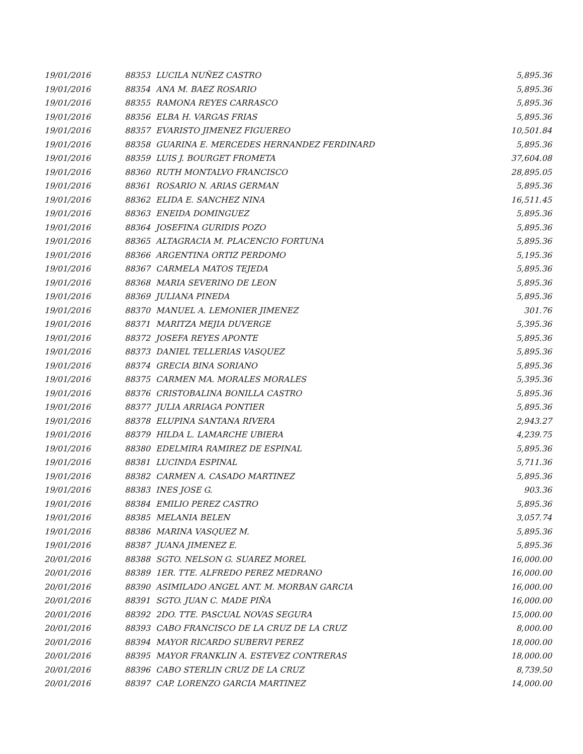| 19/01/2016 | 88353 | LUCILA NUÑEZ CASTRO | 5,895.36 |
| 19/01/2016 | 88354 | ANA M. BAEZ ROSARIO | 5,895.36 |
| 19/01/2016 | 88355 | RAMONA REYES CARRASCO | 5,895.36 |
| 19/01/2016 | 88356 | ELBA H. VARGAS FRIAS | 5,895.36 |
| 19/01/2016 | 88357 | EVARISTO JIMENEZ FIGUEREO | 10,501.84 |
| 19/01/2016 | 88358 | GUARINA E. MERCEDES HERNANDEZ FERDINARD | 5,895.36 |
| 19/01/2016 | 88359 | LUIS J. BOURGET FROMETA | 37,604.08 |
| 19/01/2016 | 88360 | RUTH MONTALVO FRANCISCO | 28,895.05 |
| 19/01/2016 | 88361 | ROSARIO N. ARIAS GERMAN | 5,895.36 |
| 19/01/2016 | 88362 | ELIDA E. SANCHEZ NINA | 16,511.45 |
| 19/01/2016 | 88363 | ENEIDA DOMINGUEZ | 5,895.36 |
| 19/01/2016 | 88364 | JOSEFINA GURIDIS POZO | 5,895.36 |
| 19/01/2016 | 88365 | ALTAGRACIA M. PLACENCIO FORTUNA | 5,895.36 |
| 19/01/2016 | 88366 | ARGENTINA ORTIZ PERDOMO | 5,195.36 |
| 19/01/2016 | 88367 | CARMELA MATOS TEJEDA | 5,895.36 |
| 19/01/2016 | 88368 | MARIA SEVERINO DE LEON | 5,895.36 |
| 19/01/2016 | 88369 | JULIANA PINEDA | 5,895.36 |
| 19/01/2016 | 88370 | MANUEL A. LEMONIER JIMENEZ | 301.76 |
| 19/01/2016 | 88371 | MARITZA MEJIA DUVERGE | 5,395.36 |
| 19/01/2016 | 88372 | JOSEFA REYES APONTE | 5,895.36 |
| 19/01/2016 | 88373 | DANIEL TELLERIAS VASQUEZ | 5,895.36 |
| 19/01/2016 | 88374 | GRECIA BINA SORIANO | 5,895.36 |
| 19/01/2016 | 88375 | CARMEN MA. MORALES MORALES | 5,395.36 |
| 19/01/2016 | 88376 | CRISTOBALINA BONILLA CASTRO | 5,895.36 |
| 19/01/2016 | 88377 | JULIA ARRIAGA PONTIER | 5,895.36 |
| 19/01/2016 | 88378 | ELUPINA SANTANA RIVERA | 2,943.27 |
| 19/01/2016 | 88379 | HILDA L. LAMARCHE UBIERA | 4,239.75 |
| 19/01/2016 | 88380 | EDELMIRA RAMIREZ DE ESPINAL | 5,895.36 |
| 19/01/2016 | 88381 | LUCINDA ESPINAL | 5,711.36 |
| 19/01/2016 | 88382 | CARMEN A. CASADO MARTINEZ | 5,895.36 |
| 19/01/2016 | 88383 | INES JOSE G. | 903.36 |
| 19/01/2016 | 88384 | EMILIO PEREZ CASTRO | 5,895.36 |
| 19/01/2016 | 88385 | MELANIA BELEN | 3,057.74 |
| 19/01/2016 | 88386 | MARINA VASQUEZ M. | 5,895.36 |
| 19/01/2016 | 88387 | JUANA JIMENEZ E. | 5,895.36 |
| 20/01/2016 | 88388 | SGTO. NELSON G. SUAREZ MOREL | 16,000.00 |
| 20/01/2016 | 88389 | 1ER. TTE. ALFREDO PEREZ MEDRANO | 16,000.00 |
| 20/01/2016 | 88390 | ASIMILADO ANGEL ANT. M. MORBAN GARCIA | 16,000.00 |
| 20/01/2016 | 88391 | SGTO. JUAN C. MADE PIÑA | 16,000.00 |
| 20/01/2016 | 88392 | 2DO. TTE. PASCUAL NOVAS SEGURA | 15,000.00 |
| 20/01/2016 | 88393 | CABO FRANCISCO DE LA CRUZ DE LA CRUZ | 8,000.00 |
| 20/01/2016 | 88394 | MAYOR RICARDO SUBERVI PEREZ | 18,000.00 |
| 20/01/2016 | 88395 | MAYOR FRANKLIN A. ESTEVEZ CONTRERAS | 18,000.00 |
| 20/01/2016 | 88396 | CABO STERLIN CRUZ DE LA CRUZ | 8,739.50 |
| 20/01/2016 | 88397 | CAP. LORENZO GARCIA MARTINEZ | 14,000.00 |